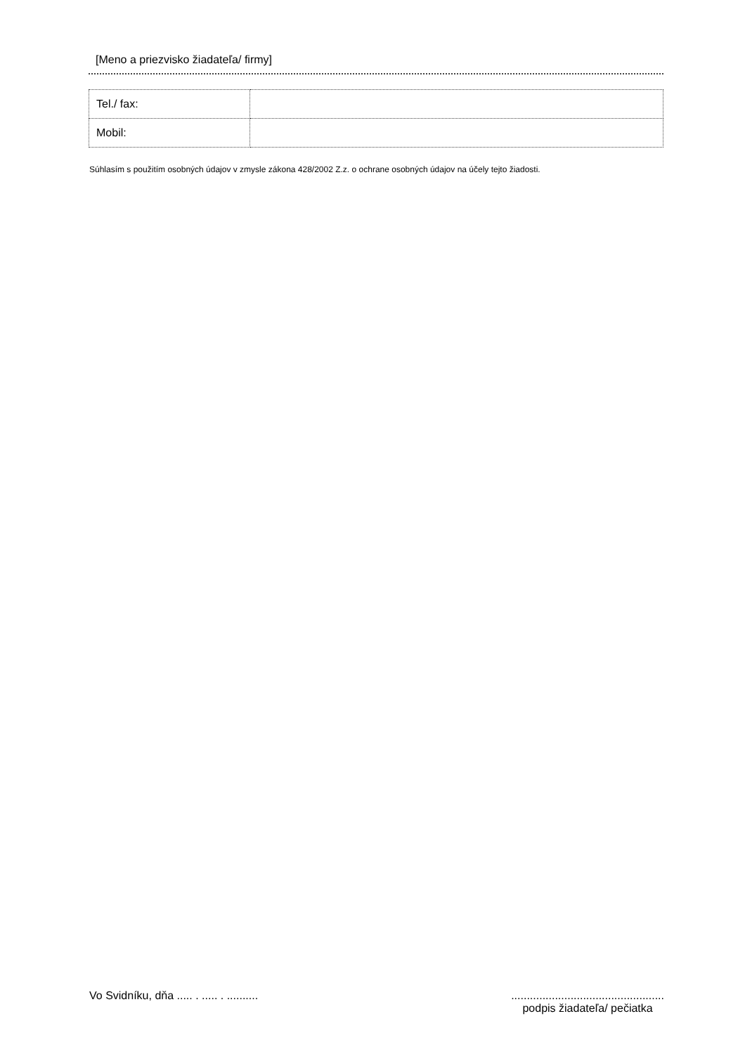[Meno a priezvisko žiadateľa/ firmy]
| Tel./ fax: | |
| Mobil: | |
Súhlasím s použitím osobných údajov v zmysle zákona 428/2002 Z.z. o ochrane osobných údajov na účely tejto žiadosti.
Vo Svidníku, dňa ..... . ..... . ..........
.................................................
podpis žiadateľa/ pečiatka